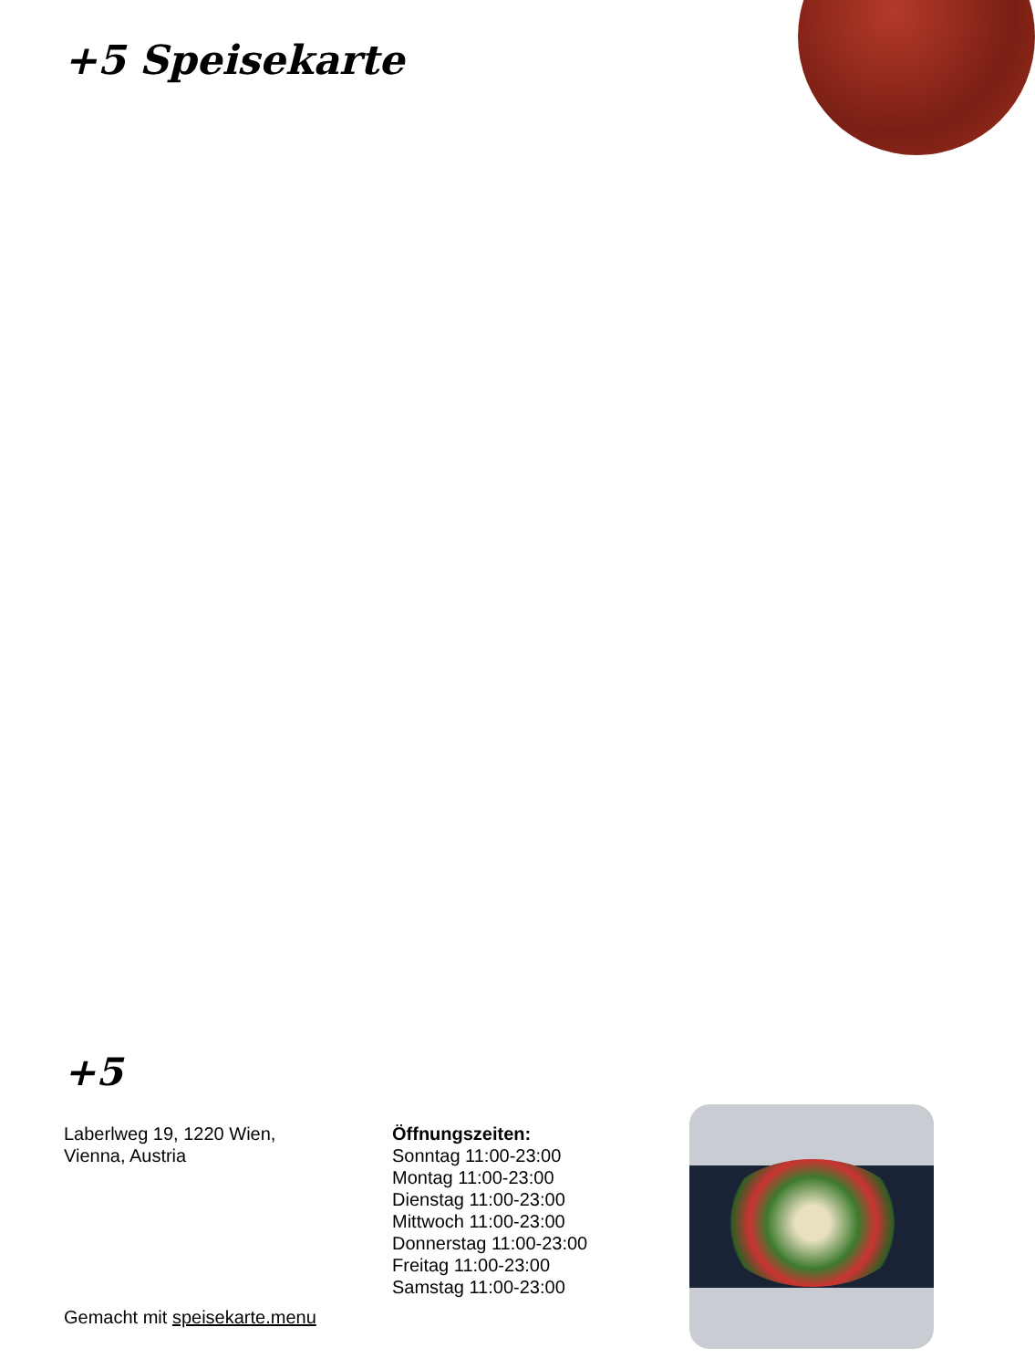+5 Speisekarte
+5
Laberlweg 19, 1220 Wien,
Vienna, Austria
Öffnungszeiten:
Sonntag 11:00-23:00
Montag 11:00-23:00
Dienstag 11:00-23:00
Mittwoch 11:00-23:00
Donnerstag 11:00-23:00
Freitag 11:00-23:00
Samstag 11:00-23:00
Gemacht mit speisekarte.menu